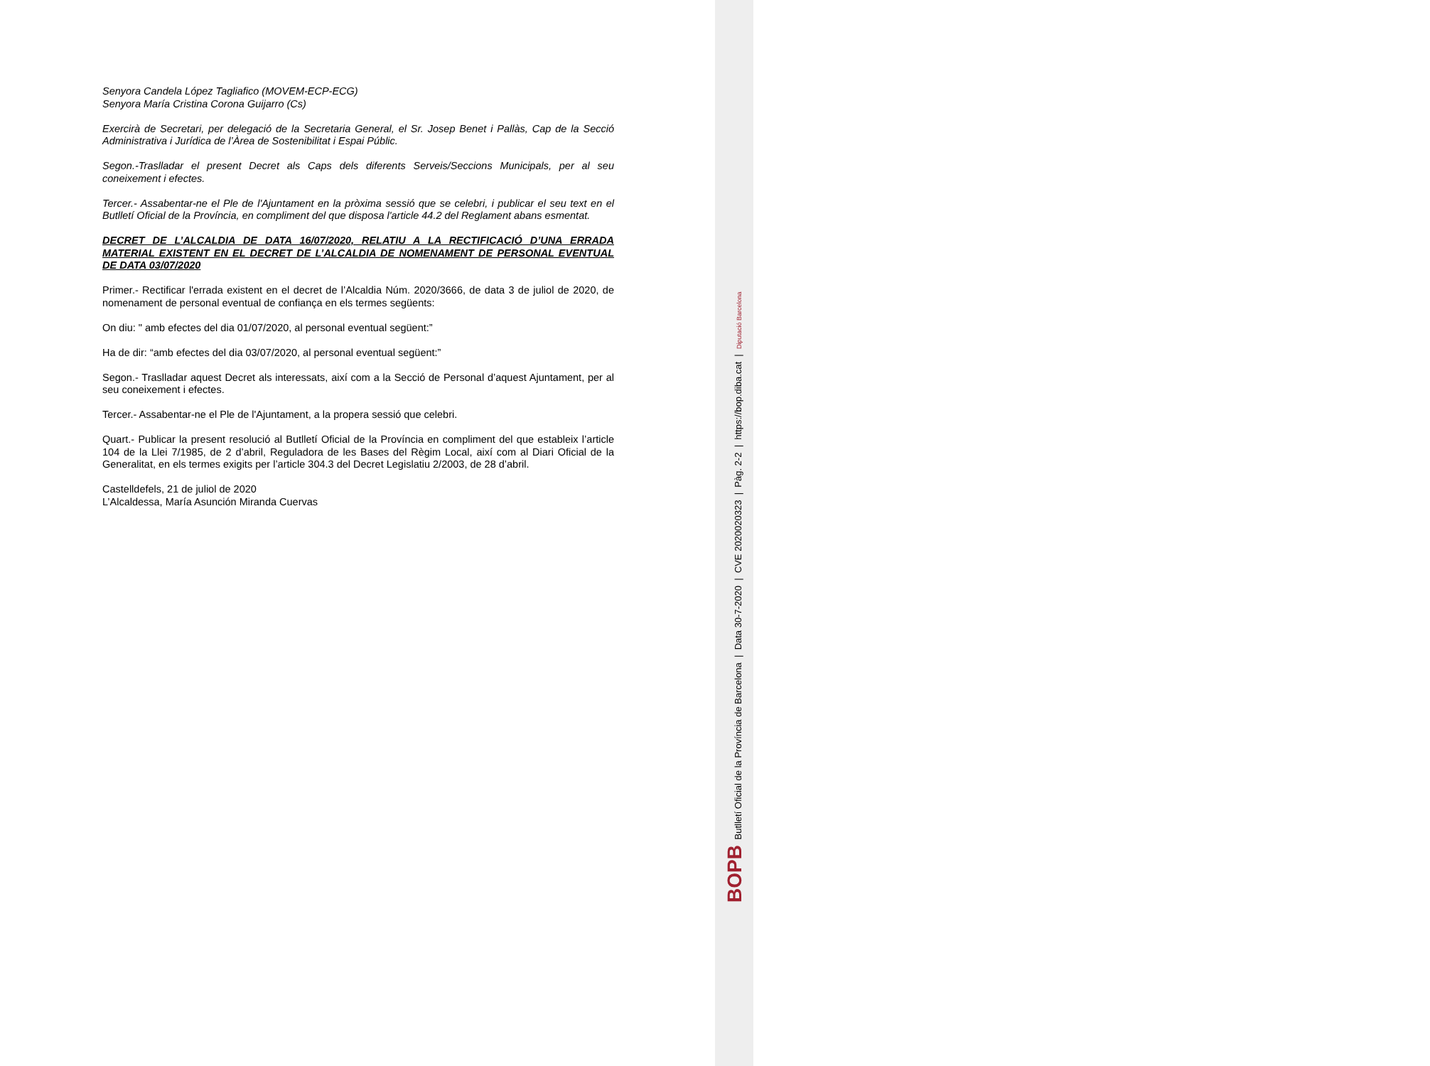Senyora Candela López Tagliafico (MOVEM-ECP-ECG)
Senyora María Cristina Corona Guijarro (Cs)
Exercirà de Secretari, per delegació de la Secretaria General, el Sr. Josep Benet i Pallàs, Cap de la Secció Administrativa i Jurídica de l’Àrea de Sostenibilitat i Espai Públic.
Segon.-Traslladar el present Decret als Caps dels diferents Serveis/Seccions Municipals, per al seu coneixement i efectes.
Tercer.- Assabentar-ne el Ple de l'Ajuntament en la pròxima sessió que se celebri, i publicar el seu text en el Butlletí Oficial de la Província, en compliment del que disposa l'article 44.2 del Reglament abans esmentat.
DECRET DE L’ALCALDIA DE DATA 16/07/2020, RELATIU A LA RECTIFICACIÓ D’UNA ERRADA MATERIAL EXISTENT EN EL DECRET DE L’ALCALDIA DE NOMENAMENT DE PERSONAL EVENTUAL DE DATA 03/07/2020
Primer.- Rectificar l'errada existent en el decret de l’Alcaldia Núm. 2020/3666, de data 3 de juliol de 2020, de nomenament de personal eventual de confiança en els termes següents:
On diu: " amb efectes del dia 01/07/2020, al personal eventual següent:”
Ha de dir: “amb efectes del dia 03/07/2020, al personal eventual següent:”
Segon.- Traslladar aquest Decret als interessats, així com a la Secció de Personal d’aquest Ajuntament, per al seu coneixement i efectes.
Tercer.- Assabentar-ne el Ple de l'Ajuntament, a la propera sessió que celebri.
Quart.- Publicar la present resolució al Butlletí Oficial de la Província en compliment del que estableix l’article 104 de la Llei 7/1985, de 2 d’abril, Reguladora de les Bases del Règim Local, així com al Diari Oficial de la Generalitat, en els termes exigits per l’article 304.3 del Decret Legislatiu 2/2003, de 28 d’abril.
Castelldefels, 21 de juliol de 2020
L’Alcaldessa, María Asunción Miranda Cuervas
BOPB Butlletí Oficial de la Província de Barcelona | Data 30-7-2020 | CVE 2020020323 | Pàg. 2-2 | https://bop.diba.cat | Diputació Barcelona